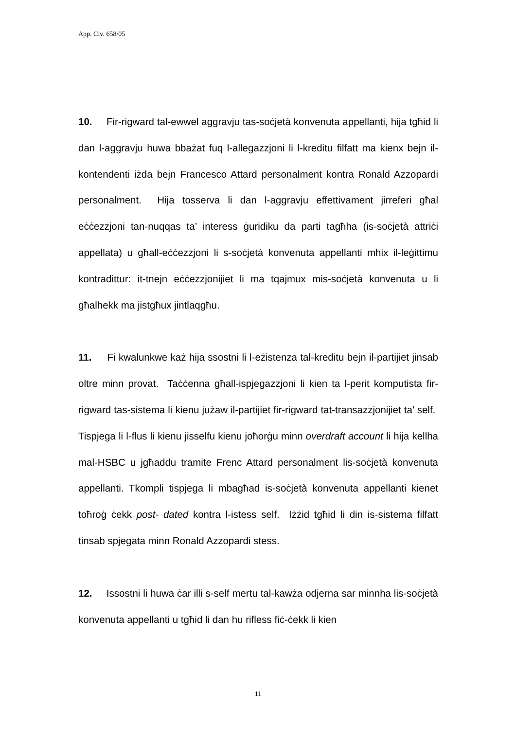App. Civ. 658/05
10. Fir-rigward tal-ewwel aggravju tas-soċjetà konvenuta appellanti, hija tgħid li dan l-aggravju huwa bbażat fuq l-allegazzjoni li l-kreditu filfatt ma kienx bejn il-kontendenti iżda bejn Francesco Attard personalment kontra Ronald Azzopardi personalment. Hija tosserva li dan l-aggravju effettivament jirreferi għal eċċezzjoni tan-nuqqas ta’ interess ġuridiku da parti tagħha (is-soċjetà attriċi appellata) u għall-eċċezzjoni li s-soċjetà konvenuta appellanti mhix il-leġittimu kontradittur: it-tnejn eċċezzjonijiet li ma tqajmux mis-soċjetà konvenuta u li għalhekk ma jistgħux jintlaqgħu.
11. Fi kwalunkwe każ hija ssostni li l-eżistenza tal-kreditu bejn il-partijiet jinsab oltre minn provat. Taċċenna għall-ispjegazzjoni li kien ta l-perit komputista fir-rigward tas-sistema li kienu jużaw il-partijiet fir-rigward tat-transazzjonijiet ta’ self. Tispjega li l-flus li kienu jisselfu kienu joħorġu minn overdraft account li hija kellha mal-HSBC u jgħaddu tramite Frenc Attard personalment lis-soċjetà konvenuta appellanti. Tkompli tispjega li mbagħad is-soċjetà konvenuta appellanti kienet toħroġ ċekk post- dated kontra l-istess self. Iżżid tgħid li din is-sistema filfatt tinsab spjegata minn Ronald Azzopardi stess.
12. Issostni li huwa ċar illi s-self mertu tal-kawża odjerna sar minnha lis-soċjetà konvenuta appellanti u tgħid li dan hu rifless fiċ-ċekk li kien
11